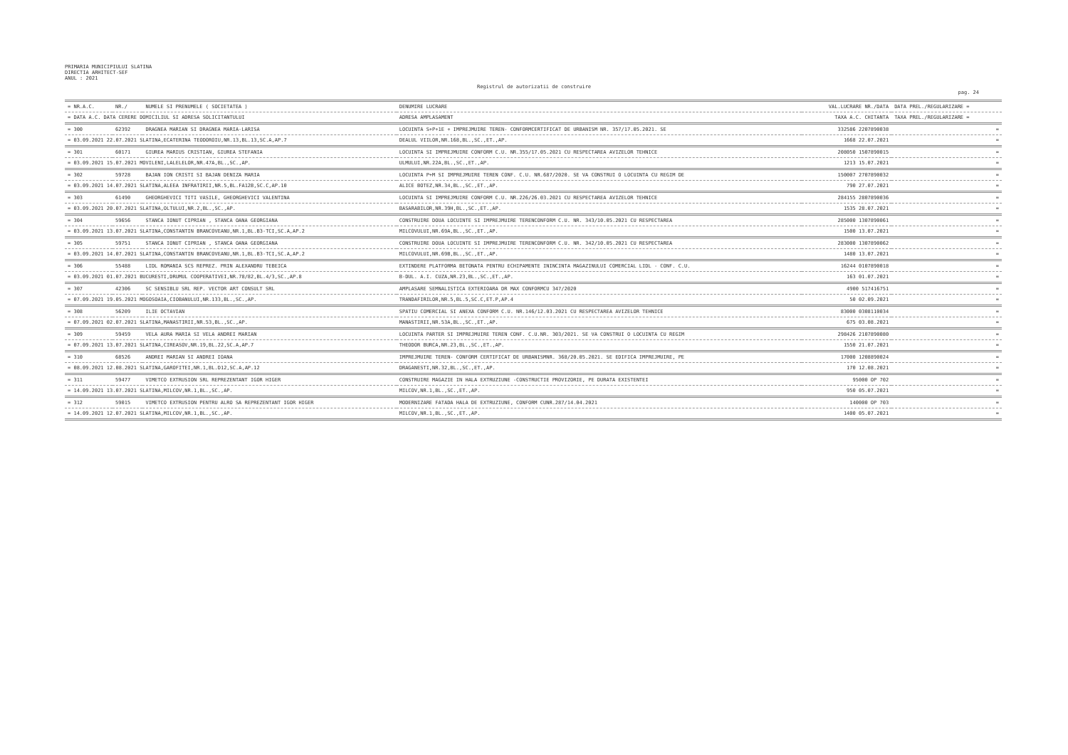PRIMARIA MUNICIPIULUI SLATINA
DIRECTIA ARHITECT-SEF
ANUL : 2021
Registrul de autorizatii de construire
pag. 24
| = NR.A.C. | NR./ | NUMELE SI PRENUMELE ( SOCIETATEA ) | DENUMIRE LUCRARE | VAL.LUCRARE NR./DATA | DATA PREL./REGULARIZARE = |
| --- | --- | --- | --- | --- | --- |
| = DATA A.C. DATA CERERE DOMICILIUL SI ADRESA SOLICITANTULUI | | | ADRESA AMPLASAMENT | TAXA A.C. CHITANTA | TAXA PREL./REGULARIZARE = |
| = 300 | 62392 | DRAGNEA MARIAN SI DRAGNEA MARIA-LARISA | LOCUINTA S+P+1E + IMPREJMUIRE TEREN- CONFORMCERTIFICAT DE URBANISM NR. 357/17.05.2021. SE | 332586 2207890038 | = |
| = 03.09.2021 22.07.2021 SLATINA,ECATERINA TEODOROIU,NR.13,BL.13,SC.A,AP.7 | | | DEALUL VIILOR,NR.168,BL.,SC.,ET.,AP. | 1668 22.07.2021 | = |
| = 301 | 60171 | GIUREA MARIUS CRISTIAN, GIUREA STEFANIA | LOCUINTA SI IMPREJMUIRE CONFORM C.U. NR.355/17.05.2021 CU RESPECTAREA AVIZELOR TEHNICE | 208050 1507890015 | = |
| = 03.09.2021 15.07.2021 MOVILENI,LALELELOR,NR.47A,BL.,SC.,AP. | | | ULMULUI,NR.22A,BL.,SC.,ET.,AP. | 1213 15.07.2021 | = |
| = 302 | 59728 | BAJAN ION CRISTI SI BAJAN DENIZA MARIA | LOCUINTA P+M SI IMPREJMUIRE TEREN CONF. C.U. NR.687/2020. SE VA CONSTRUI O LOCUINTA CU REGIM DE | 150007 2707890032 | = |
| = 03.09.2021 14.07.2021 SLATINA,ALEEA INFRATIRII,NR.5,BL.FA12B,SC.C,AP.10 | | | ALICE BOTEZ,NR.34,BL.,SC.,ET.,AP. | 790 27.07.2021 | = |
| = 303 | 61490 | GHEORGHEVICI TITI VASILE, GHEORGHEVICI VALENTINA | LOCUINTA SI IMPREJMUIRE CONFORM C.U. NR.226/26.03.2021 CU RESPECTAREA AVIZELOR TEHNICE | 284155 2807890036 | = |
| = 03.09.2021 20.07.2021 SLATINA,OLTULUI,NR.2,BL.,SC.,AP. | | | BASARABILOR,NR.39H,BL.,SC.,ET.,AP. | 1535 28.07.2021 | = |
| = 304 | 59656 | STANCA IONUT CIPRIAN , STANCA OANA GEORGIANA | CONSTRUIRE DOUA LOCUINTE SI IMPREJMUIRE TERENCONFORM C.U. NR. 343/10.05.2021 CU RESPECTAREA | 285000 1307890061 | = |
| = 03.09.2021 13.07.2021 SLATINA,CONSTANTIN BRANCOVEANU,NR.1,BL.B3-TCI,SC.A,AP.2 | | | MILCOVULUI,NR.69A,BL.,SC.,ET.,AP. | 1500 13.07.2021 | = |
| = 305 | 59751 | STANCA IONUT CIPRIAN , STANCA OANA GEORGIANA | CONSTRUIRE DOUA LOCUINTE SI IMPREJMUIRE TERENCONFORM C.U. NR. 342/10.05.2021 CU RESPECTAREA | 283000 1307890062 | = |
| = 03.09.2021 14.07.2021 SLATINA,CONSTANTIN BRANCOVEANU,NR.1,BL.B3-TCI,SC.A,AP.2 | | | MILCOVULUI,NR.69B,BL.,SC.,ET.,AP. | 1480 13.07.2021 | = |
| = 306 | 55488 | LIDL ROMANIA SCS REPREZ. PRIN ALEXANDRU TEBEICA | EXTINDERE PLATFORMA BETONATA PENTRU ECHIPAMENTE ININCINTA MAGAZINULUI COMERCIAL LIDL - CONF. C.U. | 16244 0107890018 | = |
| = 03.09.2021 01.07.2021 BUCURESTI,DRUMUL COOPERATIVEI,NR.78/82,BL.4/3,SC.,AP.8 | | | B-DUL. A.I. CUZA,NR.23,BL.,SC.,ET.,AP. | 163 01.07.2021 | = |
| = 307 | 42306 | SC SENSIBLU SRL REP. VECTOR ART CONSULT SRL | AMPLASARE SEMNALISTICA EXTERIOARA DR MAX CONFORMCU 347/2020 | 4900 517416751 | = |
| = 07.09.2021 19.05.2021 MOGOSOAIA,CIOBANULUI,NR.133,BL.,SC.,AP. | | | TRANDAFIRILOR,NR.5,BL.5,SC.C,ET.P,AP.4 | 50 02.09.2021 | = |
| = 308 | 56209 | ILIE OCTAVIAN | SPATIU COMERCIAL SI ANEXA CONFORM C.U. NR.146/12.03.2021 CU RESPECTAREA AVIZELOR TEHNICE | 83000 0308110034 | = |
| = 07.09.2021 02.07.2021 SLATINA,MANASTIRII,NR.53,BL.,SC.,AP. | | | MANASTIRII,NR.53A,BL.,SC.,ET.,AP. | 675 03.08.2021 | = |
| = 309 | 59459 | VELA AURA MARIA SI VELA ANDREI MARIAN | LOCUINTA PARTER SI IMPREJMUIRE TEREN CONF. C.U.NR. 303/2021. SE VA CONSTRUI O LOCUINTA CU REGIM | 298426 2107890080 | = |
| = 07.09.2021 13.07.2021 SLATINA,CIREASOV,NR.19,BL.22,SC.A,AP.7 | | | THEODOR BURCA,NR.23,BL.,SC.,ET.,AP. | 1550 21.07.2021 | = |
| = 310 | 68526 | ANDREI MARIAN SI ANDREI IOANA | IMPREJMUIRE TEREN- CONFORM CERTIFICAT DE URBANISMNR. 368/20.05.2021. SE EDIFICA IMPREJMUIRE, PE | 17000 1208890024 | = |
| = 08.09.2021 12.08.2021 SLATINA,GAROFITEI,NR.1,BL.D12,SC.A,AP.12 | | | DRAGANESTI,NR.32,BL.,SC.,ET.,AP. | 170 12.08.2021 | = |
| = 311 | 59477 | VIMETCO EXTRUSION SRL REPREZENTANT IGOR HIGER | CONSTRUIRE MAGAZIE IN HALA EXTRUZIUNE -CONSTRUCTIE PROVIZORIE, PE DURATA EXISTENTEI | 95000 OP 702 | = |
| = 14.09.2021 13.07.2021 SLATINA,MILCOV,NR.1,BL.,SC.,AP. | | | MILCOV,NR.1,BL.,SC.,ET.,AP. | 950 05.07.2021 | = |
| = 312 | 59015 | VIMETCO EXTRUSION PENTRU ALRO SA REPREZENTANT IGOR HIGER | MODERNIZARE FATADA HALA DE EXTRUZIUNE, CONFORM CUNR.287/14.04.2021 | 140000 OP 703 | = |
| = 14.09.2021 12.07.2021 SLATINA,MILCOV,NR.1,BL.,SC.,AP. | | | MILCOV,NR.1,BL.,SC.,ET.,AP. | 1400 05.07.2021 | = |